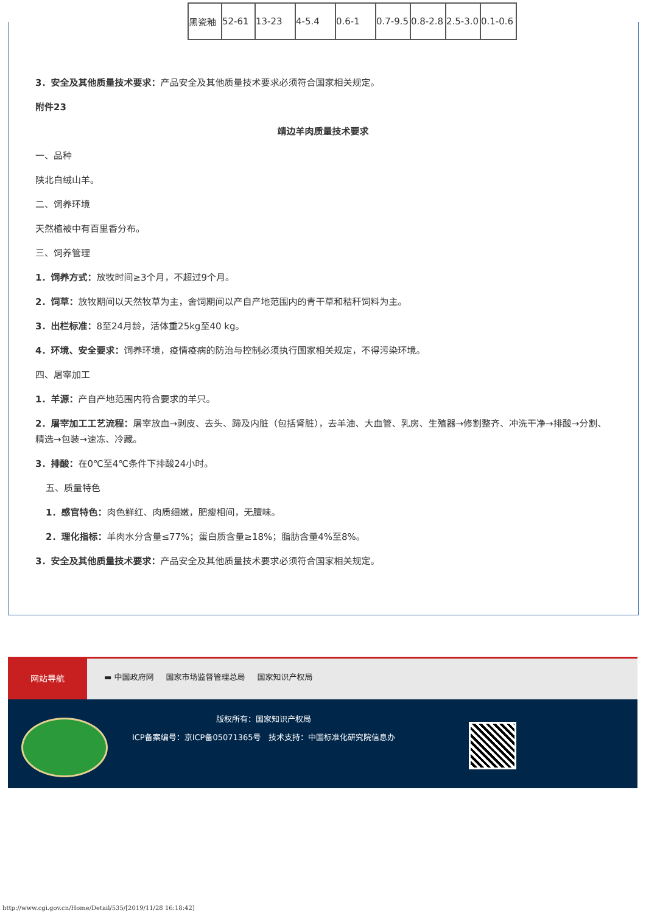| 黑瓷釉 | 52-61 | 13-23 | 4-5.4 | 0.6-1 | 0.7-9.5 | 0.8-2.8 | 2.5-3.0 | 0.1-0.6 |
3．安全及其他质量技术要求：产品安全及其他质量技术要求必须符合国家相关规定。
附件23
靖边羊肉质量技术要求
一、品种
陕北白绒山羊。
二、饲养环境
天然植被中有百里香分布。
三、饲养管理
1．饲养方式：放牧时间≥3个月，不超过9个月。
2．饲草：放牧期间以天然牧草为主，舍饲期间以产自产地范围内的青干草和秸秆饲料为主。
3．出栏标准：8至24月龄，活体重25kg至40 kg。
4．环境、安全要求：饲养环境，疫情疫病的防治与控制必须执行国家相关规定，不得污染环境。
四、屠宰加工
1．羊源：产自产地范围内符合要求的羊只。
2．屠宰加工工艺流程：屠宰放血→剥皮、去头、蹄及内脏（包括肾脏），去羊油、大血管、乳房、生殖器→修割整齐、冲洗干净→排酸→分割、精选→包装→速冻、冷藏。
3．排酸：在0℃至4℃条件下排酸24小时。
五、质量特色
1．感官特色：肉色鲜红、肉质细嫩，肥瘦相间，无膻味。
2．理化指标：羊肉水分含量≤77%；蛋白质含量≥18%；脂肪含量4%至8%。
3．安全及其他质量技术要求：产品安全及其他质量技术要求必须符合国家相关规定。
网站导航
▬ 中国政府网 国家市场监督管理总局 国家知识产权局
版权所有：国家知识产权局
ICP备案编号：京ICP备05071365号 技术支持：中国标准化研究院信息办
http://www.cgi.gov.cn/Home/Detail/535/[2019/11/28 16:18:42]